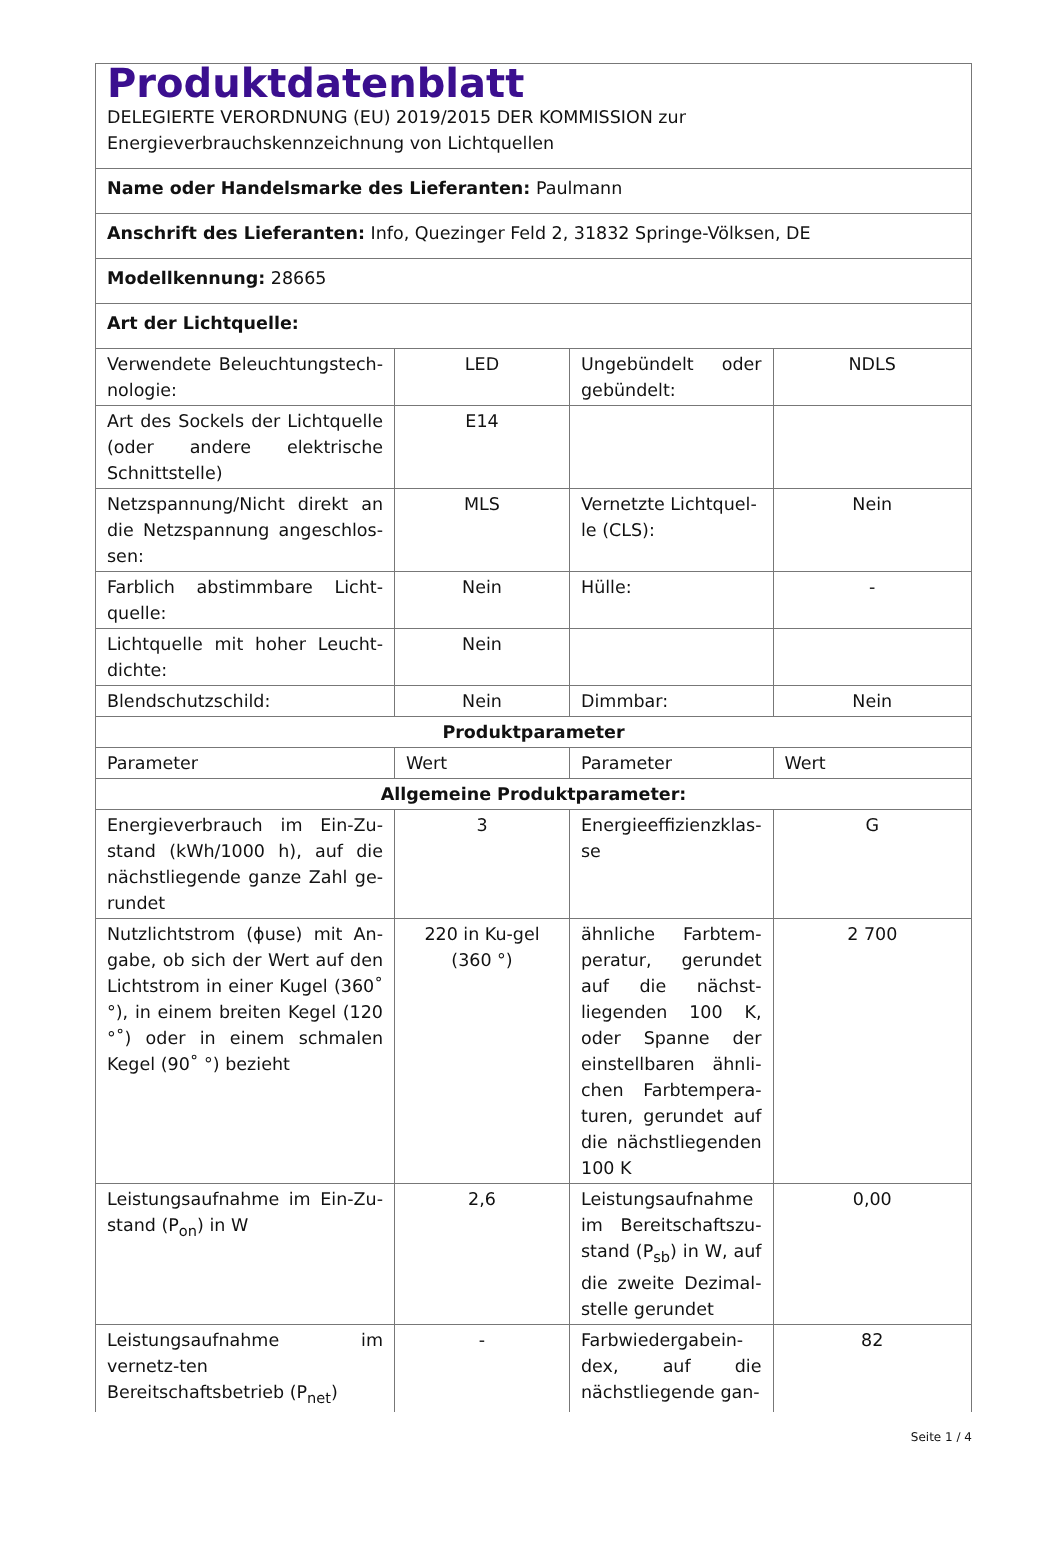| Produktdatenblatt DELEGIERTE VERORDNUNG (EU) 2019/2015 DER KOMMISSION zur Energieverbrauchskennzeichnung von Lichtquellen | | | |
| Name oder Handelsmarke des Lieferanten: Paulmann | | | |
| Anschrift des Lieferanten: Info, Quezinger Feld 2, 31832 Springe-Völksen, DE | | | |
| Modellkennung: 28665 | | | |
| Art der Lichtquelle: | | | |
| Verwendete Beleuchtungstech-nologie: | LED | Ungebündelt oder gebündelt: | NDLS |
| Art des Sockels der Lichtquelle (oder andere elektrische Schnittstelle) | E14 | | |
| Netzspannung/Nicht direkt an die Netzspannung angeschlos-sen: | MLS | Vernetzte Lichtquel-le (CLS): | Nein |
| Farblich abstimmbare Licht-quelle: | Nein | Hülle: | - |
| Lichtquelle mit hoher Leucht-dichte: | Nein | | |
| Blendschutzschild: | Nein | Dimmbar: | Nein |
| Produktparameter | | | |
| Parameter | Wert | Parameter | Wert |
| Allgemeine Produktparameter: | | | |
| Energieverbrauch im Ein-Zu-stand (kWh/1000 h), auf die nächstliegende ganze Zahl ge-rundet | 3 | Energieeffizienzklas-se | G |
| Nutzlichtstrom (ϕuse) mit An-gabe, ob sich der Wert auf den Lichtstrom in einer Kugel (360˚ °), in einem breiten Kegel (120 °˚) oder in einem schmalen Kegel (90˚ °) bezieht | 220 in Ku-gel (360 °) | ähnliche Farbtem-peratur, gerundet auf die nächst-liegenden 100 K, oder Spanne der einstellbaren ähnli-chen Farbtempera-turen, gerundet auf die nächstliegenden 100 K | 2 700 |
| Leistungsaufnahme im Ein-Zu-stand (P<sub>on</sub>) in W | 2,6 | Leistungsaufnahme im Bereitschaftszu-stand (P<sub>sb</sub>) in W, auf die zweite Dezimal-stelle gerundet | 0,00 |
| Leistungsaufnahme im vernetz-ten Bereitschaftsbetrieb (P<sub>net</sub>) | - | Farbwiedergabein-dex, auf die nächstliegende gan- | 82 |
Seite 1 / 4